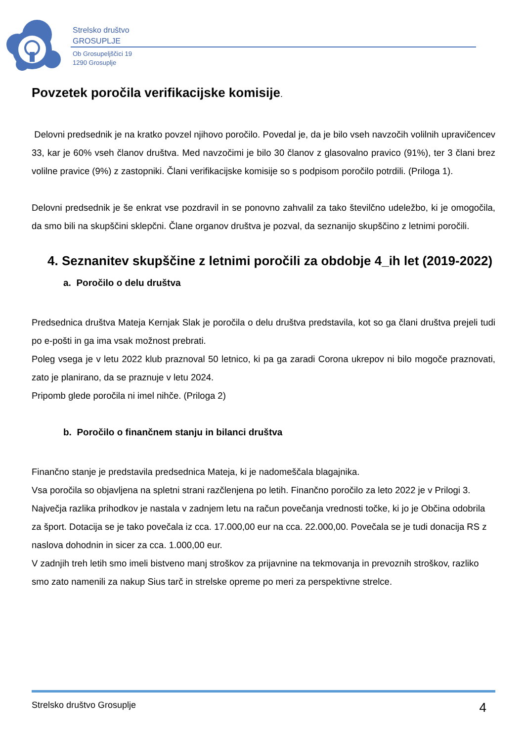Strelsko društvo
GROSUPLJE
Ob Grosupeljščici 19
1290 Grosuplje
Povzetek poročila verifikacijske komisije.
Delovni predsednik je na kratko povzel njihovo poročilo. Povedal je, da je bilo vseh navzočih volilnih upravičencev 33, kar je 60% vseh članov društva. Med navzočimi je bilo 30 članov z glasovalno pravico (91%), ter 3 člani brez volilne pravice (9%) z zastopniki. Člani verifikacijske komisije so s podpisom poročilo potrdili. (Priloga 1).
Delovni predsednik je še enkrat vse pozdravil in se ponovno zahvalil za tako številčno udeležbo, ki je omogočila, da smo bili na skupščini sklepčni. Člane organov društva je pozval, da seznanijo skupščino z letnimi poročili.
4. Seznanitev skupščine z letnimi poročili za obdobje 4_ih let (2019-2022)
a. Poročilo o delu društva
Predsednica društva Mateja Kernjak Slak je poročila o delu društva predstavila, kot so ga člani društva prejeli tudi po e-pošti in ga ima vsak možnost prebrati.
Poleg vsega je v letu 2022 klub praznoval 50 letnico, ki pa ga zaradi Corona ukrepov ni bilo mogoče praznovati, zato je planirano, da se praznuje v letu 2024.
Pripomb glede poročila ni imel nihče. (Priloga 2)
b. Poročilo o finančnem stanju in bilanci društva
Finančno stanje je predstavila predsednica Mateja, ki je nadomeščala blagajnika.
Vsa poročila so objavljena na spletni strani razčlenjena po letih. Finančno poročilo za leto 2022 je v Prilogi 3.
Največja razlika prihodkov je nastala v zadnjem letu na račun povečanja vrednosti točke, ki jo je Občina odobrila za šport. Dotacija se je tako povečala iz cca. 17.000,00 eur na cca. 22.000,00. Povečala se je tudi donacija RS z naslova dohodnin in sicer za cca. 1.000,00 eur.
V zadnjih treh letih smo imeli bistveno manj stroškov za prijavnine na tekmovanja in prevoznih stroškov, razliko smo zato namenili za nakup Sius tarč in strelske opreme po meri za perspektivne strelce.
Strelsko društvo Grosuplje 4